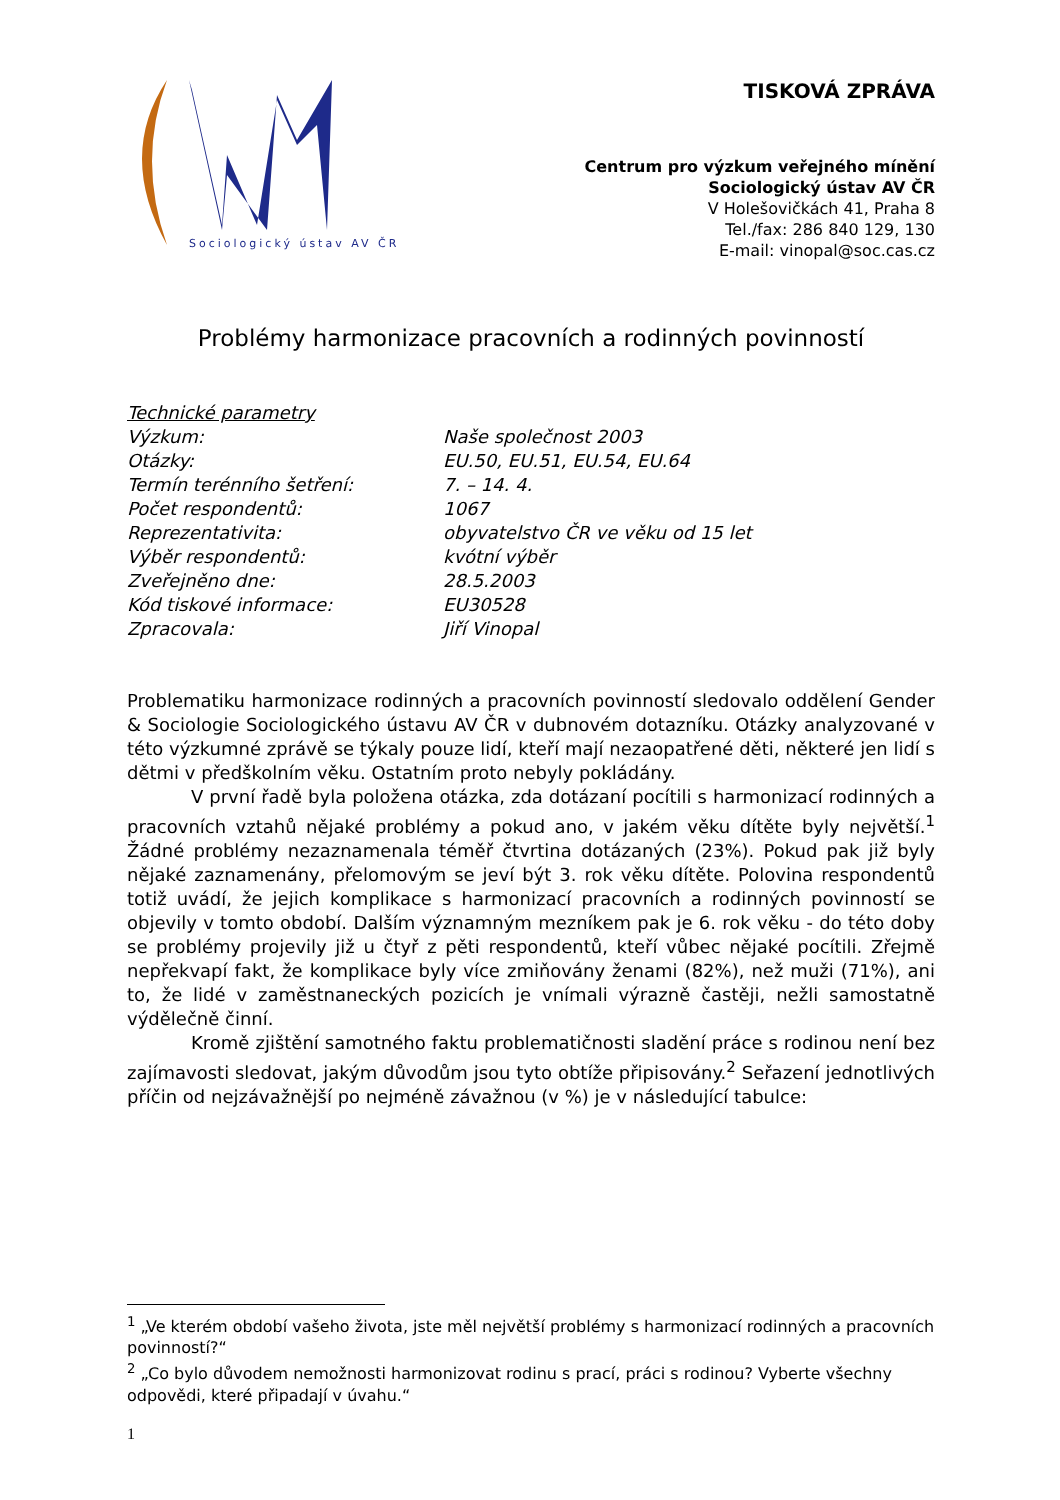Sociologický ústav AV ČR
TISKOVÁ ZPRÁVA
Centrum pro výzkum veřejného mínění
Sociologický ústav AV ČR
V Holešovičkách 41, Praha 8
Tel./fax: 286 840 129, 130
E-mail: vinopal@soc.cas.cz
Problémy harmonizace pracovních a rodinných povinností
| Technické parametry | |
| Výzkum: | Naše společnost 2003 |
| Otázky: | EU.50, EU.51, EU.54, EU.64 |
| Termín terénního šetření: | 7. – 14. 4. |
| Počet respondentů: | 1067 |
| Reprezentativita: | obyvatelstvo ČR ve věku od 15 let |
| Výběr respondentů: | kvótní výběr |
| Zveřejněno dne: | 28.5.2003 |
| Kód tiskové informace: | EU30528 |
| Zpracovala: | Jiří Vinopal |
Problematiku harmonizace rodinných a pracovních povinností sledovalo oddělení Gender & Sociologie Sociologického ústavu AV ČR v dubnovém dotazníku. Otázky analyzované v této výzkumné zprávě se týkaly pouze lidí, kteří mají nezaopatřené děti, některé jen lidí s dětmi v předškolním věku. Ostatním proto nebyly pokládány.
V první řadě byla položena otázka, zda dotázaní pocítili s harmonizací rodinných a pracovních vztahů nějaké problémy a pokud ano, v jakém věku dítěte byly největší.<sup>1</sup> Žádné problémy nezaznamenala téměř čtvrtina dotázaných (23%). Pokud pak již byly nějaké zaznamenány, přelomovým se jeví být 3. rok věku dítěte. Polovina respondentů totiž uvádí, že jejich komplikace s harmonizací pracovních a rodinných povinností se objevily v tomto období. Dalším významným mezníkem pak je 6. rok věku - do této doby se problémy projevily již u čtyř z pěti respondentů, kteří vůbec nějaké pocítili. Zřejmě nepřekvapí fakt, že komplikace byly více zmiňovány ženami (82%), než muži (71%), ani to, že lidé v zaměstnaneckých pozicích je vnímali výrazně častěji, nežli samostatně výdělečně činní.
Kromě zjištění samotného faktu problematičnosti sladění práce s rodinou není bez zajímavosti sledovat, jakým důvodům jsou tyto obtíže připisovány.<sup>2</sup> Seřazení jednotlivých příčin od nejzávažnější po nejméně závažnou (v %) je v následující tabulce:
<sup>1</sup> „Ve kterém období vašeho života, jste měl největší problémy s harmonizací rodinných a pracovních povinností?“
<sup>2</sup> „Co bylo důvodem nemožnosti harmonizovat rodinu s prací, práci s rodinou? Vyberte všechny odpovědi, které připadají v úvahu.“
1